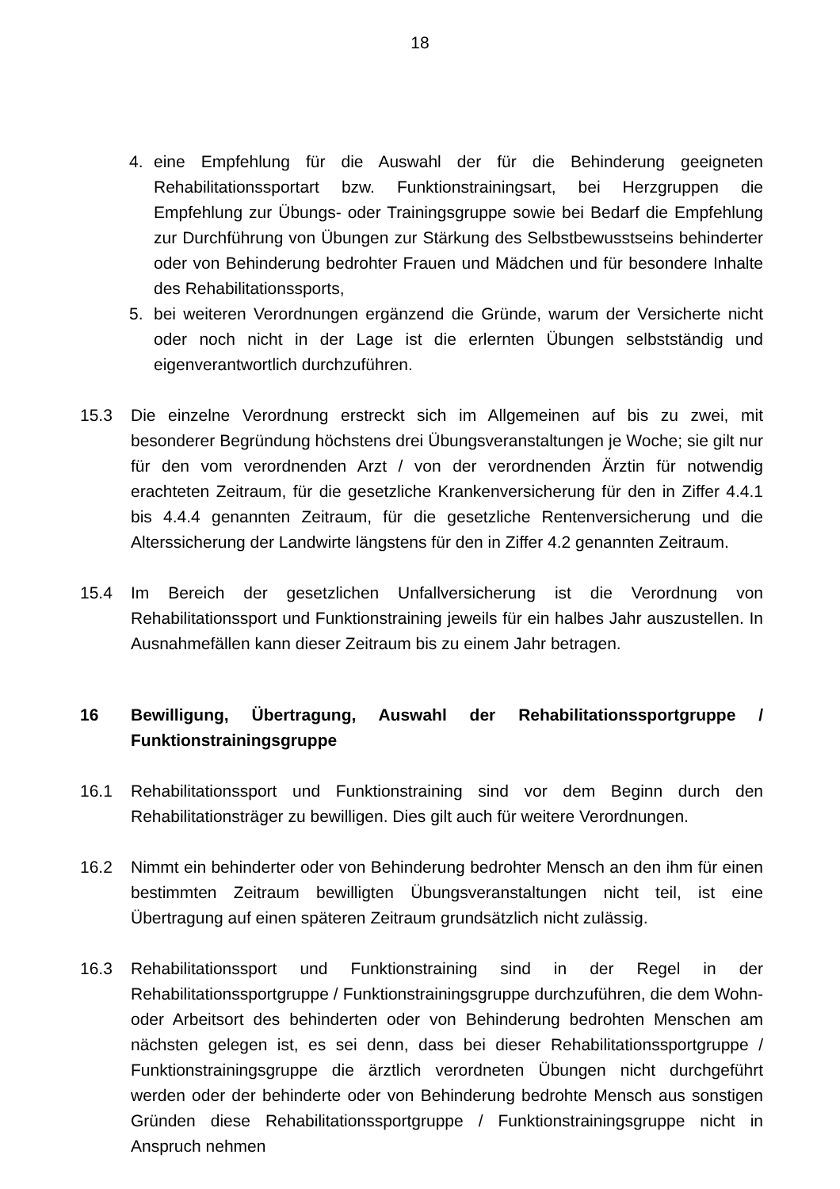18
4. eine Empfehlung für die Auswahl der für die Behinderung geeigneten Rehabilitationssportart bzw. Funktionstrainingsart, bei Herzgruppen die Empfehlung zur Übungs- oder Trainingsgruppe sowie bei Bedarf die Empfehlung zur Durchführung von Übungen zur Stärkung des Selbstbewusstseins behinderter oder von Behinderung bedrohter Frauen und Mädchen und für besondere Inhalte des Rehabilitationssports,
5. bei weiteren Verordnungen ergänzend die Gründe, warum der Versicherte nicht oder noch nicht in der Lage ist die erlernten Übungen selbstständig und eigenverantwortlich durchzuführen.
15.3 Die einzelne Verordnung erstreckt sich im Allgemeinen auf bis zu zwei, mit besonderer Begründung höchstens drei Übungsveranstaltungen je Woche; sie gilt nur für den vom verordnenden Arzt / von der verordnenden Ärztin für notwendig erachteten Zeitraum, für die gesetzliche Krankenversicherung für den in Ziffer 4.4.1 bis 4.4.4 genannten Zeitraum, für die gesetzliche Rentenversicherung und die Alterssicherung der Landwirte längstens für den in Ziffer 4.2 genannten Zeitraum.
15.4 Im Bereich der gesetzlichen Unfallversicherung ist die Verordnung von Rehabilitationssport und Funktionstraining jeweils für ein halbes Jahr auszustellen. In Ausnahmefällen kann dieser Zeitraum bis zu einem Jahr betragen.
16 Bewilligung, Übertragung, Auswahl der Rehabilitationssportgruppe / Funktionstrainingsgruppe
16.1 Rehabilitationssport und Funktionstraining sind vor dem Beginn durch den Rehabilitationsträger zu bewilligen. Dies gilt auch für weitere Verordnungen.
16.2 Nimmt ein behinderter oder von Behinderung bedrohter Mensch an den ihm für einen bestimmten Zeitraum bewilligten Übungsveranstaltungen nicht teil, ist eine Übertragung auf einen späteren Zeitraum grundsätzlich nicht zulässig.
16.3 Rehabilitationssport und Funktionstraining sind in der Regel in der Rehabilitationssportgruppe / Funktionstrainingsgruppe durchzuführen, die dem Wohn- oder Arbeitsort des behinderten oder von Behinderung bedrohten Menschen am nächsten gelegen ist, es sei denn, dass bei dieser Rehabilitationssportgruppe / Funktionstrainingsgruppe die ärztlich verordneten Übungen nicht durchgeführt werden oder der behinderte oder von Behinderung bedrohte Mensch aus sonstigen Gründen diese Rehabilitationssportgruppe / Funktionstrainingsgruppe nicht in Anspruch nehmen